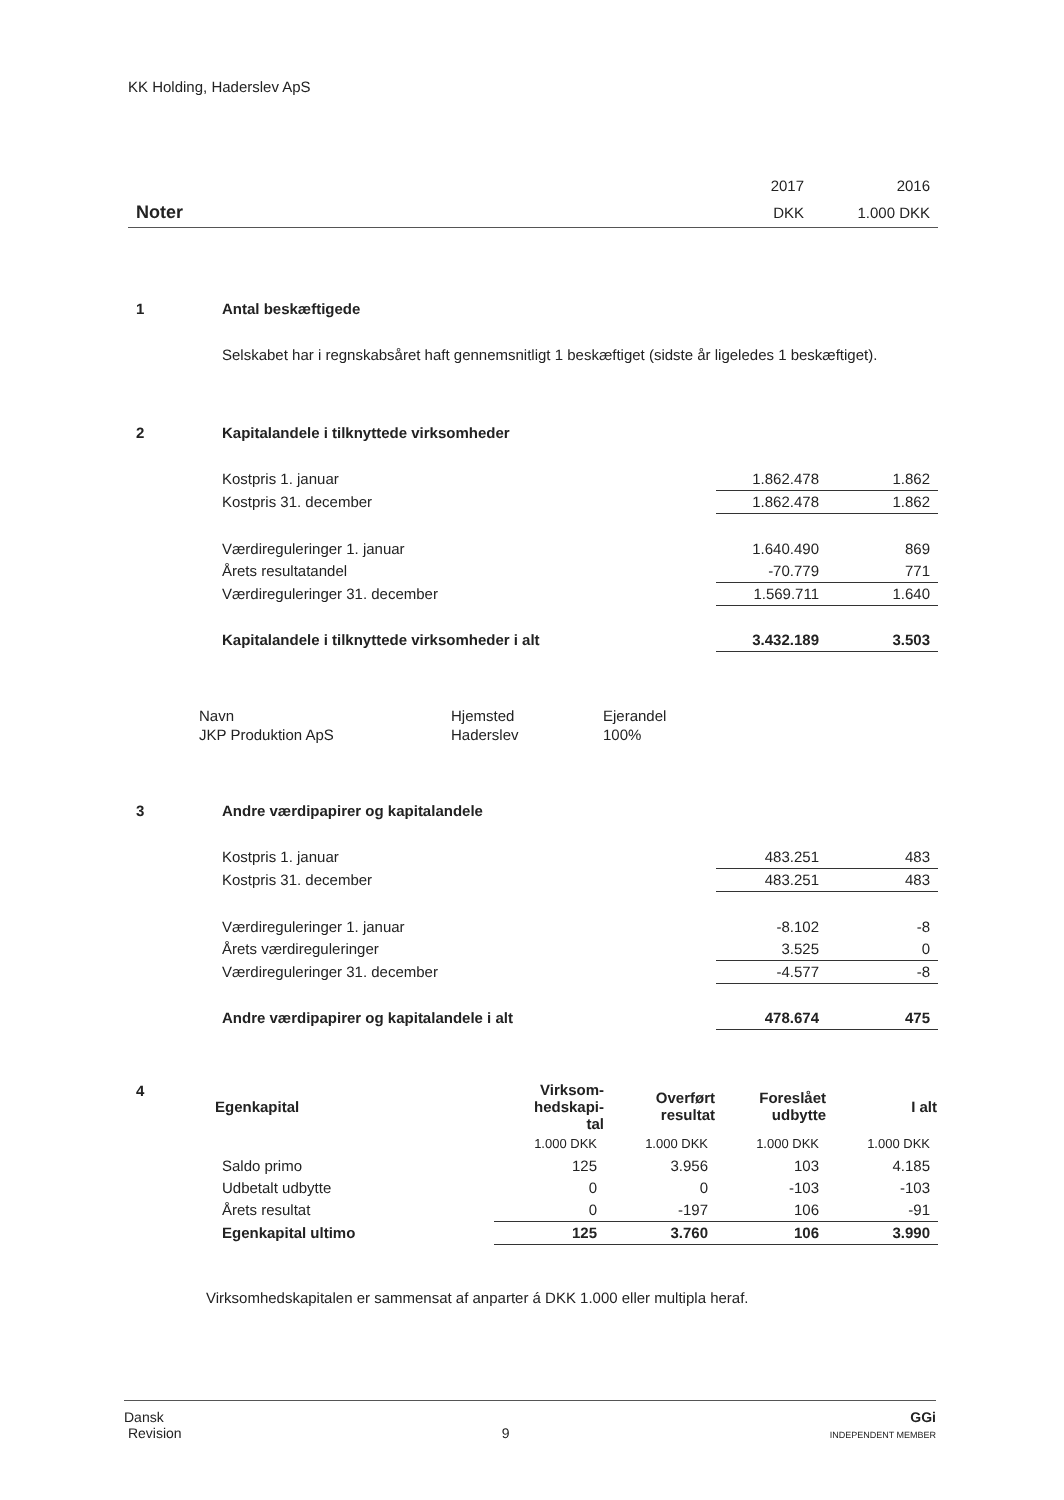KK Holding, Haderslev ApS
| | 2017 | 2016 |
| Noter | DKK | 1.000 DKK |
| 1 | Antal beskæftigede | | |
| | Selskabet har i regnskabsåret haft gennemsnitligt 1 beskæftiget (sidste år ligeledes 1 beskæftiget). | | |
| 2 | Kapitalandele i tilknyttede virksomheder | | |
| | Kostpris 1. januar | 1.862.478 | 1.862 |
| | Kostpris 31. december | 1.862.478 | 1.862 |
| | Værdireguleringer 1. januar | 1.640.490 | 869 |
| | Årets resultatandel | -70.779 | 771 |
| | Værdireguleringer 31. december | 1.569.711 | 1.640 |
| | Kapitalandele i tilknyttede virksomheder i alt | 3.432.189 | 3.503 |
| Navn | Hjemsted | Ejerandel |
| JKP Produktion ApS | Haderslev | 100% |
| 3 | Andre værdipapirer og kapitalandele | | |
| | Kostpris 1. januar | 483.251 | 483 |
| | Kostpris 31. december | 483.251 | 483 |
| | Værdireguleringer 1. januar | -8.102 | -8 |
| | Årets værdireguleringer | 3.525 | 0 |
| | Værdireguleringer 31. december | -4.577 | -8 |
| | Andre værdipapirer og kapitalandele i alt | 478.674 | 475 |
| 4 | Egenkapital | Virksom- hedskapi- tal | Overført resultat | Foreslået udbytte | I alt |
| | | 1.000 DKK | 1.000 DKK | 1.000 DKK | 1.000 DKK |
| | Saldo primo | 125 | 3.956 | 103 | 4.185 |
| | Udbetalt udbytte | 0 | 0 | -103 | -103 |
| | Årets resultat | 0 | -197 | 106 | -91 |
| | Egenkapital ultimo | 125 | 3.760 | 106 | 3.990 |
Virksomhedskapitalen er sammensat af anparter á DKK 1.000 eller multipla heraf.
Dansk
Revision
9
GGi
INDEPENDENT MEMBER